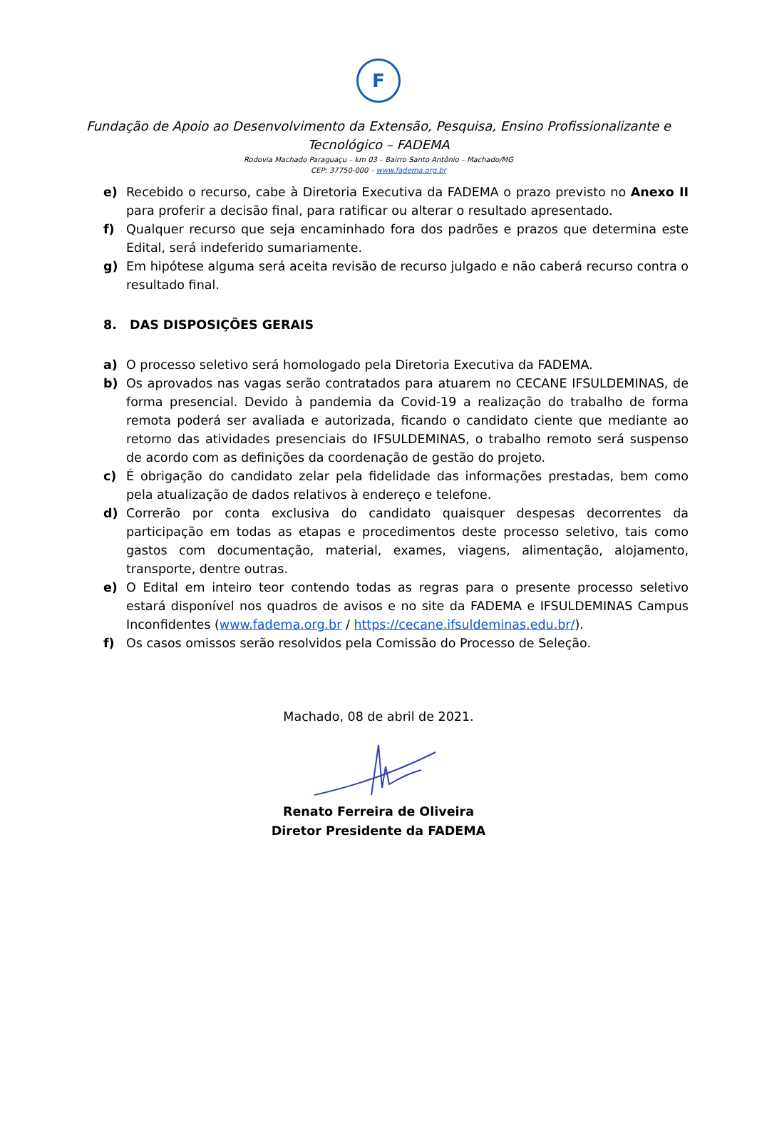F
Fundação de Apoio ao Desenvolvimento da Extensão, Pesquisa, Ensino Profissionalizante e
Tecnológico – FADEMA
Rodovia Machado Paraguaçu – km 03 – Bairro Santo Antônio – Machado/MG
CEP: 37750-000 – www.fadema.org.br
e) Recebido o recurso, cabe à Diretoria Executiva da FADEMA o prazo previsto no Anexo II para proferir a decisão final, para ratificar ou alterar o resultado apresentado.
f) Qualquer recurso que seja encaminhado fora dos padrões e prazos que determina este Edital, será indeferido sumariamente.
g) Em hipótese alguma será aceita revisão de recurso julgado e não caberá recurso contra o resultado final.
8. DAS DISPOSIÇÕES GERAIS
a) O processo seletivo será homologado pela Diretoria Executiva da FADEMA.
b) Os aprovados nas vagas serão contratados para atuarem no CECANE IFSULDEMINAS, de forma presencial. Devido à pandemia da Covid-19 a realização do trabalho de forma remota poderá ser avaliada e autorizada, ficando o candidato ciente que mediante ao retorno das atividades presenciais do IFSULDEMINAS, o trabalho remoto será suspenso de acordo com as definições da coordenação de gestão do projeto.
c) É obrigação do candidato zelar pela fidelidade das informações prestadas, bem como pela atualização de dados relativos à endereço e telefone.
d) Correrão por conta exclusiva do candidato quaisquer despesas decorrentes da participação em todas as etapas e procedimentos deste processo seletivo, tais como gastos com documentação, material, exames, viagens, alimentação, alojamento, transporte, dentre outras.
e) O Edital em inteiro teor contendo todas as regras para o presente processo seletivo estará disponível nos quadros de avisos e no site da FADEMA e IFSULDEMINAS Campus Inconfidentes (www.fadema.org.br / https://cecane.ifsuldeminas.edu.br/).
f) Os casos omissos serão resolvidos pela Comissão do Processo de Seleção.
Machado, 08 de abril de 2021.
Renato Ferreira de Oliveira
Diretor Presidente da FADEMA